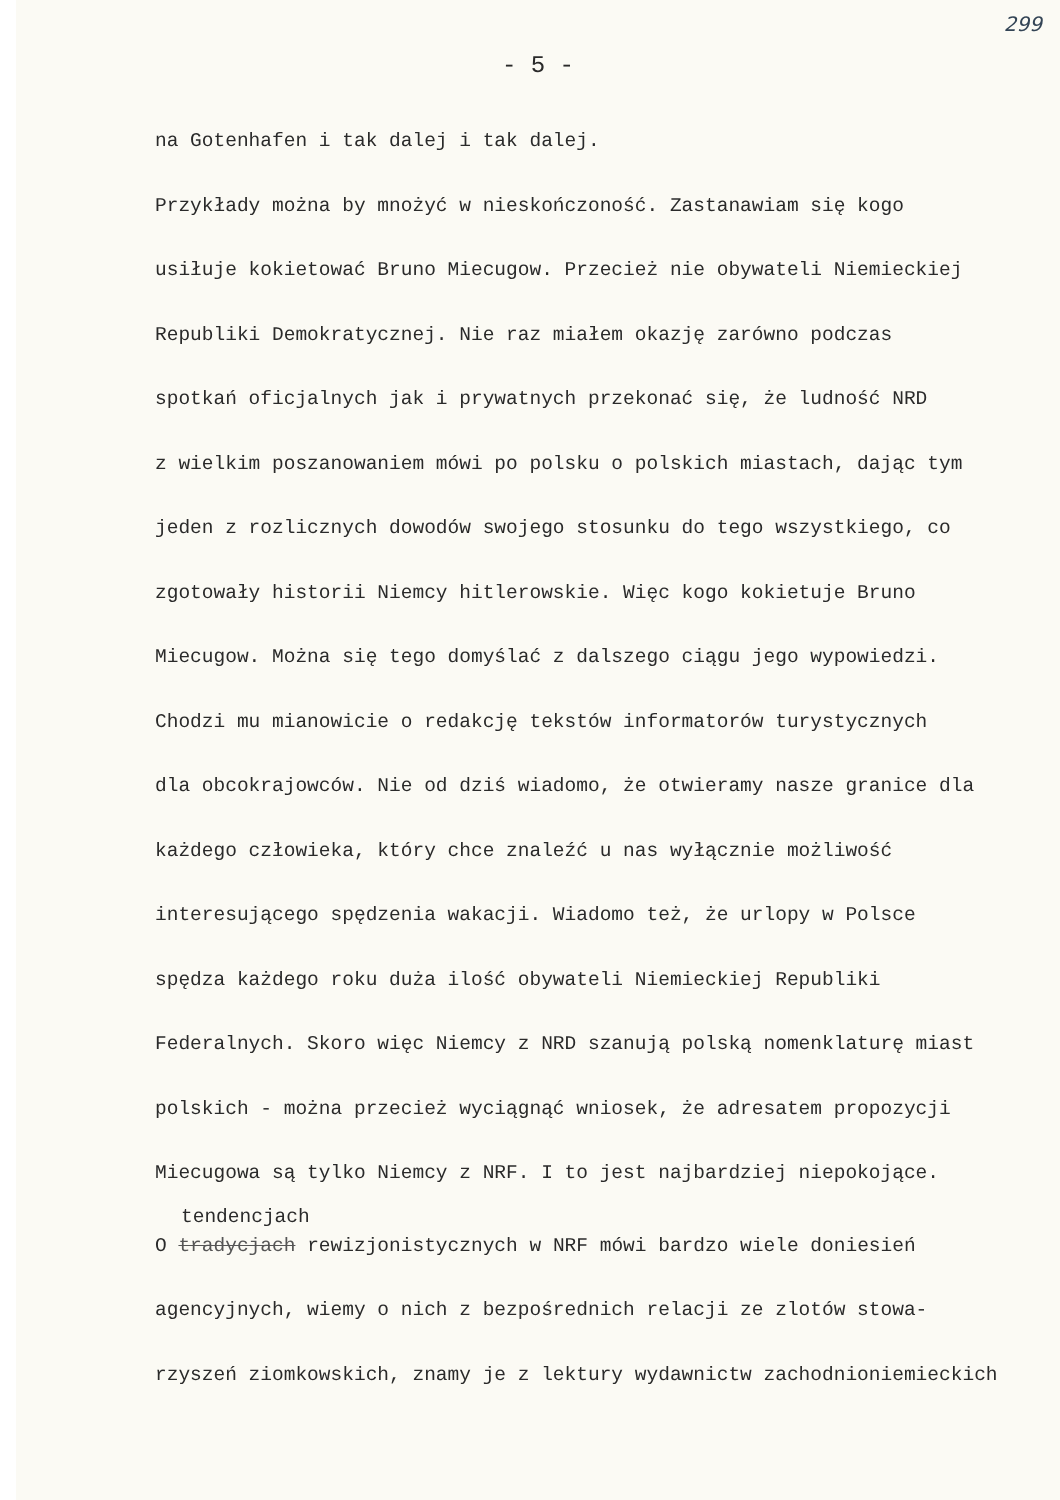299
- 5 -
na Gotenhafen i tak dalej i tak dalej.
Przykłady można by mnożyć w nieskończoność. Zastanawiam się kogo
usiłuje kokietować Bruno Miecugow. Przecież nie obywateli Niemieckiej
Republiki Demokratycznej. Nie raz miałem okazję zarówno podczas
spotkań oficjalnych jak i prywatnych przekonać się, że ludność NRD
z wielkim poszanowaniem mówi po polsku o polskich miastach, dając tym
jeden z rozlicznych dowodów swojego stosunku do tego wszystkiego, co
zgotowały historii Niemcy hitlerowskie. Więc kogo kokietuje Bruno
Miecugow. Można się tego domyślać z dalszego ciągu jego wypowiedzi.
Chodzi mu mianowicie o redakcję tekstów informatorów turystycznych
dla obcokrajowców. Nie od dziś wiadomo, że otwieramy nasze granice dla
każdego człowieka, który chce znaleźć u nas wyłącznie możliwość
interesującego spędzenia wakacji. Wiadomo też, że urlopy w Polsce
spędza każdego roku duża ilość obywateli Niemieckiej Republiki
Federalnych. Skoro więc Niemcy z NRD szanują polską nomenklaturę miast
polskich - można przecież wyciągnąć wniosek, że adresatem propozycji
Miecugowa są tylko Niemcy z NRF. I to jest najbardziej niepokojące.
tendencjach
O tradycjach rewizjonistycznych w NRF mówi bardzo wiele doniesień
agencyjnych, wiemy o nich z bezpośrednich relacji ze zlotów stowa-
rzyszeń ziomkowskich, znamy je z lektury wydawnictw zachodnioniemieckich